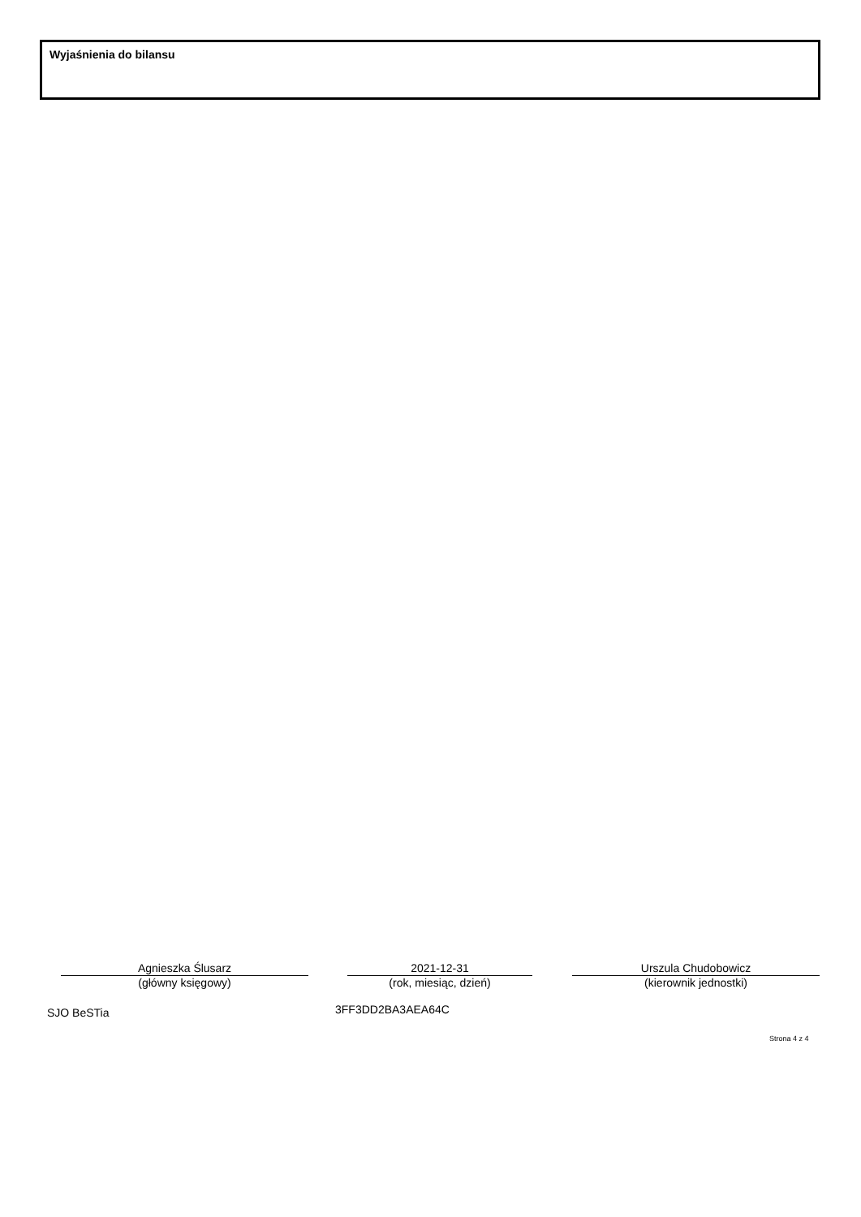Wyjaśnienia do bilansu
Agnieszka Ślusarz
(główny księgowy)
2021-12-31
(rok, miesiąc, dzień)
Urszula Chudobowicz
(kierownik jednostki)
SJO BeSTia 3FF3DD2BA3AEA64C
Strona 4 z 4